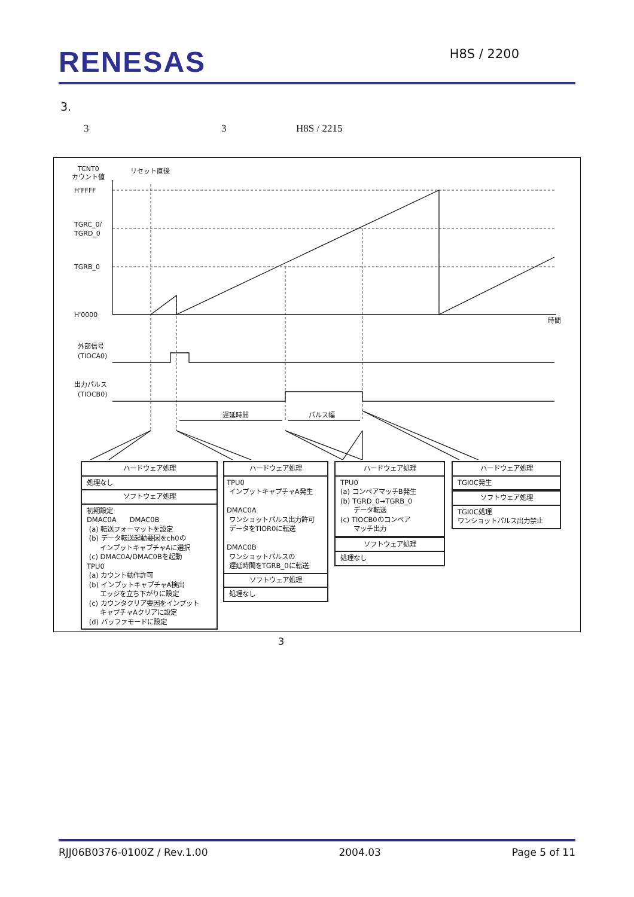RENESAS
H8S / 2200
3.
3 3 H8S / 2215
TCNT0
カウント値
リセット直後
H'FFFF
TGRC_0/
TGRD_0
TGRB_0
H'0000
時間
外部信号
(TIOCA0)
出力パルス
(TIOCB0)
遅延時間
パルス幅
ハードウェア処理
処理なし
ソフトウェア処理
初期設定 DMAC0A　　DMAC0B (a) 転送フォーマットを設定 (b) データ転送起動要因をch0の インプットキャプチャAに選択 (c) DMAC0A/DMAC0Bを起動 TPU0 (a) カウント動作許可 (b) インプットキャプチャA検出 エッジを立ち下がりに設定 (c) カウンタクリア要因をインプット キャプチャAクリアに設定 (d) バッファモードに設定
ハードウェア処理
TPU0 インプットキャプチャA発生 DMAC0A ワンショットパルス出力許可 データをTIOR0に転送 DMAC0B ワンショットパルスの 遅延時間をTGRB_0に転送
ソフトウェア処理
処理なし
ハードウェア処理
TPU0 (a) コンペアマッチB発生 (b) TGRD_0→TGRB_0 データ転送 (c) TIOCB0のコンペア マッチ出力
ソフトウェア処理
処理なし
ハードウェア処理
TGI0C発生
ソフトウェア処理
TGI0C処理 ワンショットパルス出力禁止
3
RJJ06B0376-0100Z / Rev.1.00 2004.03 Page 5 of 11